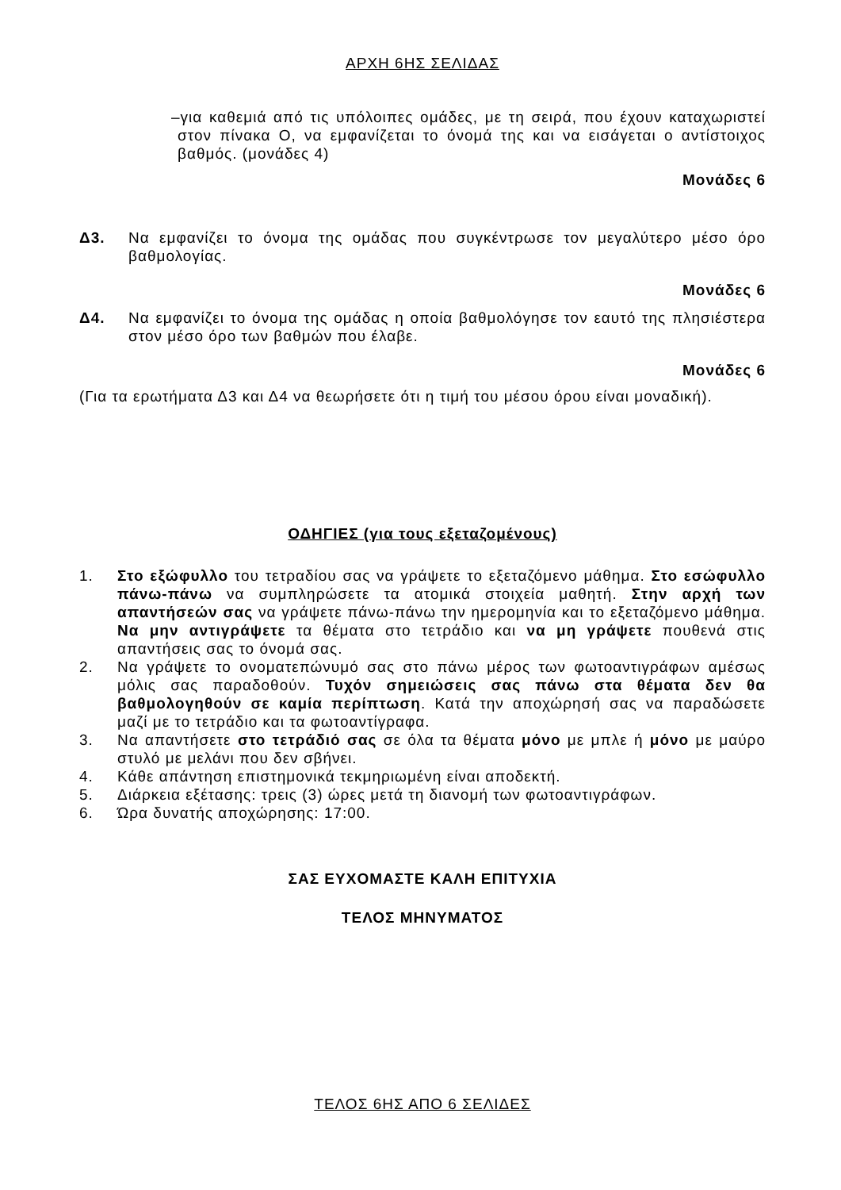ΑΡΧΗ 6ΗΣ ΣΕΛΙΔΑΣ
–για καθεμιά από τις υπόλοιπες ομάδες, με τη σειρά, που έχουν καταχωριστεί στον πίνακα Ο, να εμφανίζεται το όνομά της και να εισάγεται ο αντίστοιχος βαθμός. (μονάδες 4)
Μονάδες 6
Δ3. Να εμφανίζει το όνομα της ομάδας που συγκέντρωσε τον μεγαλύτερο μέσο όρο βαθμολογίας.
Μονάδες 6
Δ4. Να εμφανίζει το όνομα της ομάδας η οποία βαθμολόγησε τον εαυτό της πλησιέστερα στον μέσο όρο των βαθμών που έλαβε.
Μονάδες 6
(Για τα ερωτήματα Δ3 και Δ4 να θεωρήσετε ότι η τιμή του μέσου όρου είναι μοναδική).
ΟΔΗΓΙΕΣ (για τους εξεταζομένους)
1. Στο εξώφυλλο του τετραδίου σας να γράψετε το εξεταζόμενο μάθημα. Στο εσώφυλλο πάνω-πάνω να συμπληρώσετε τα ατομικά στοιχεία μαθητή. Στην αρχή των απαντήσεών σας να γράψετε πάνω-πάνω την ημερομηνία και το εξεταζόμενο μάθημα. Να μην αντιγράψετε τα θέματα στο τετράδιο και να μη γράψετε πουθενά στις απαντήσεις σας το όνομά σας.
2. Να γράψετε το ονοματεπώνυμό σας στο πάνω μέρος των φωτοαντιγράφων αμέσως μόλις σας παραδοθούν. Τυχόν σημειώσεις σας πάνω στα θέματα δεν θα βαθμολογηθούν σε καμία περίπτωση. Κατά την αποχώρησή σας να παραδώσετε μαζί με το τετράδιο και τα φωτοαντίγραφα.
3. Να απαντήσετε στο τετράδιό σας σε όλα τα θέματα μόνο με μπλε ή μόνο με μαύρο στυλό με μελάνι που δεν σβήνει.
4. Κάθε απάντηση επιστημονικά τεκμηριωμένη είναι αποδεκτή.
5. Διάρκεια εξέτασης: τρεις (3) ώρες μετά τη διανομή των φωτοαντιγράφων.
6. Ώρα δυνατής αποχώρησης: 17:00.
ΣΑΣ ΕΥΧΟΜΑΣΤΕ ΚΑΛΗ ΕΠΙΤΥΧΙΑ
ΤΕΛΟΣ ΜΗΝΥΜΑΤΟΣ
ΤΕΛΟΣ 6ΗΣ ΑΠΟ 6 ΣΕΛΙΔΕΣ